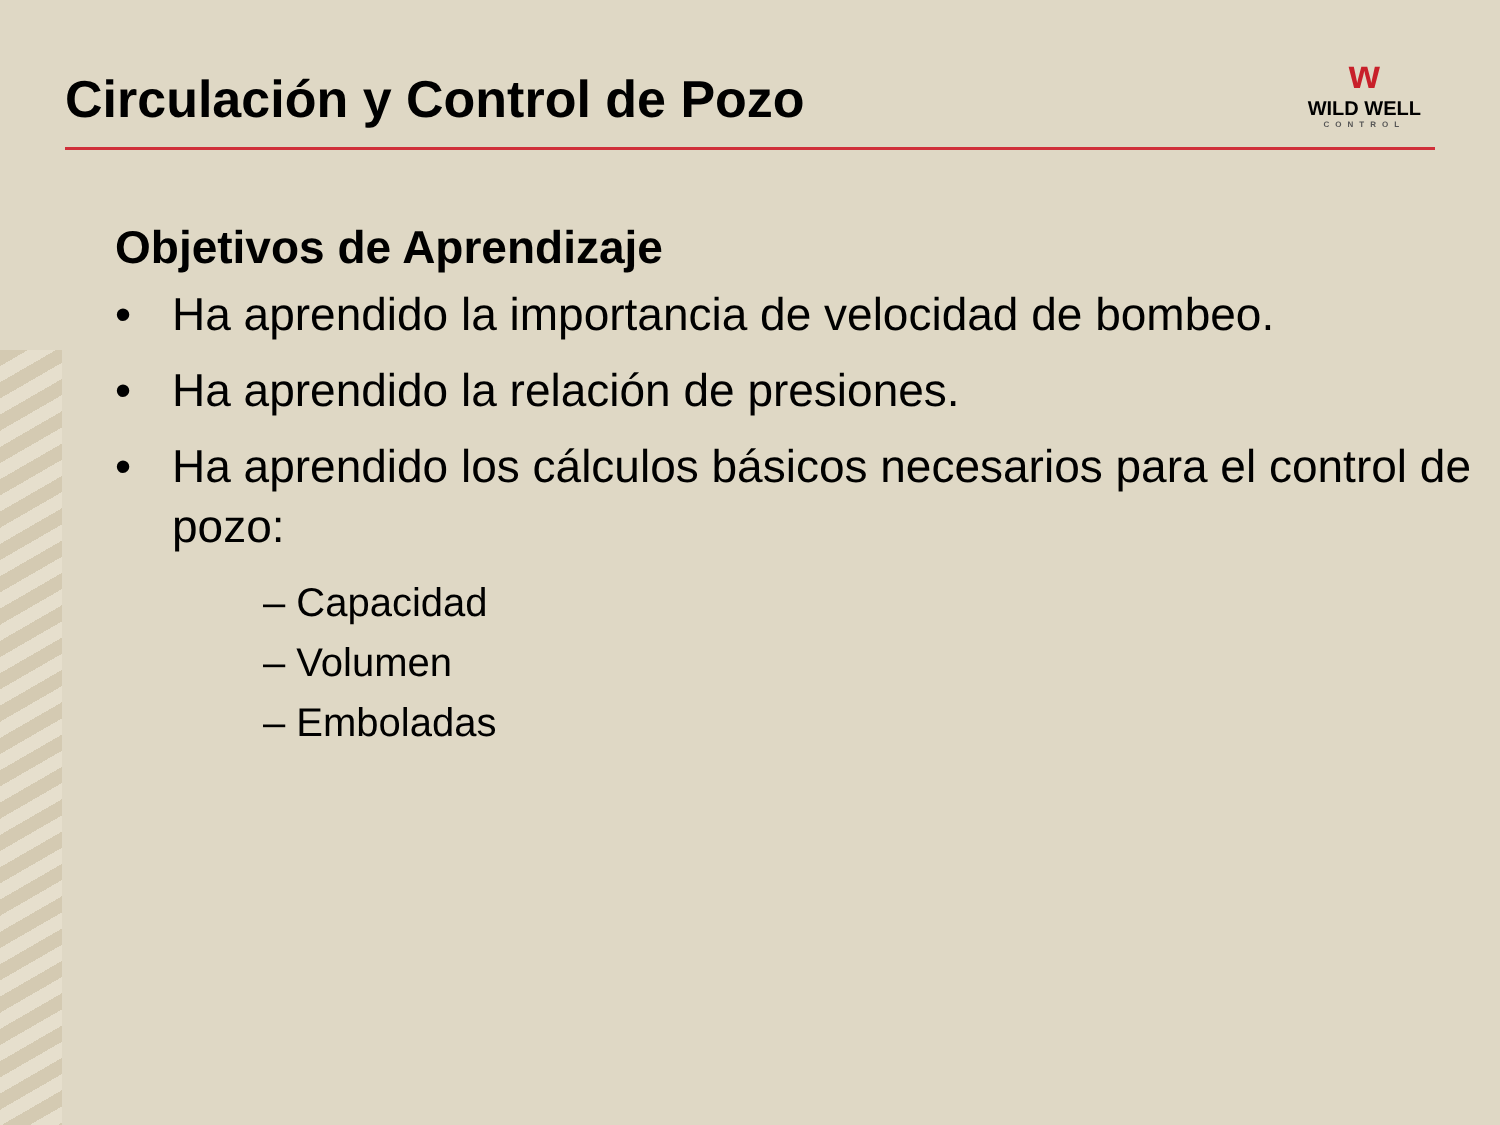Circulación y Control de Pozo
ᴡ
WILD WELL
CONTROL
Objetivos de Aprendizaje
• Ha aprendido la importancia de velocidad de bombeo.
• Ha aprendido la relación de presiones.
• Ha aprendido los cálculos básicos necesarios para el control de pozo:
– Capacidad
– Volumen
– Emboladas